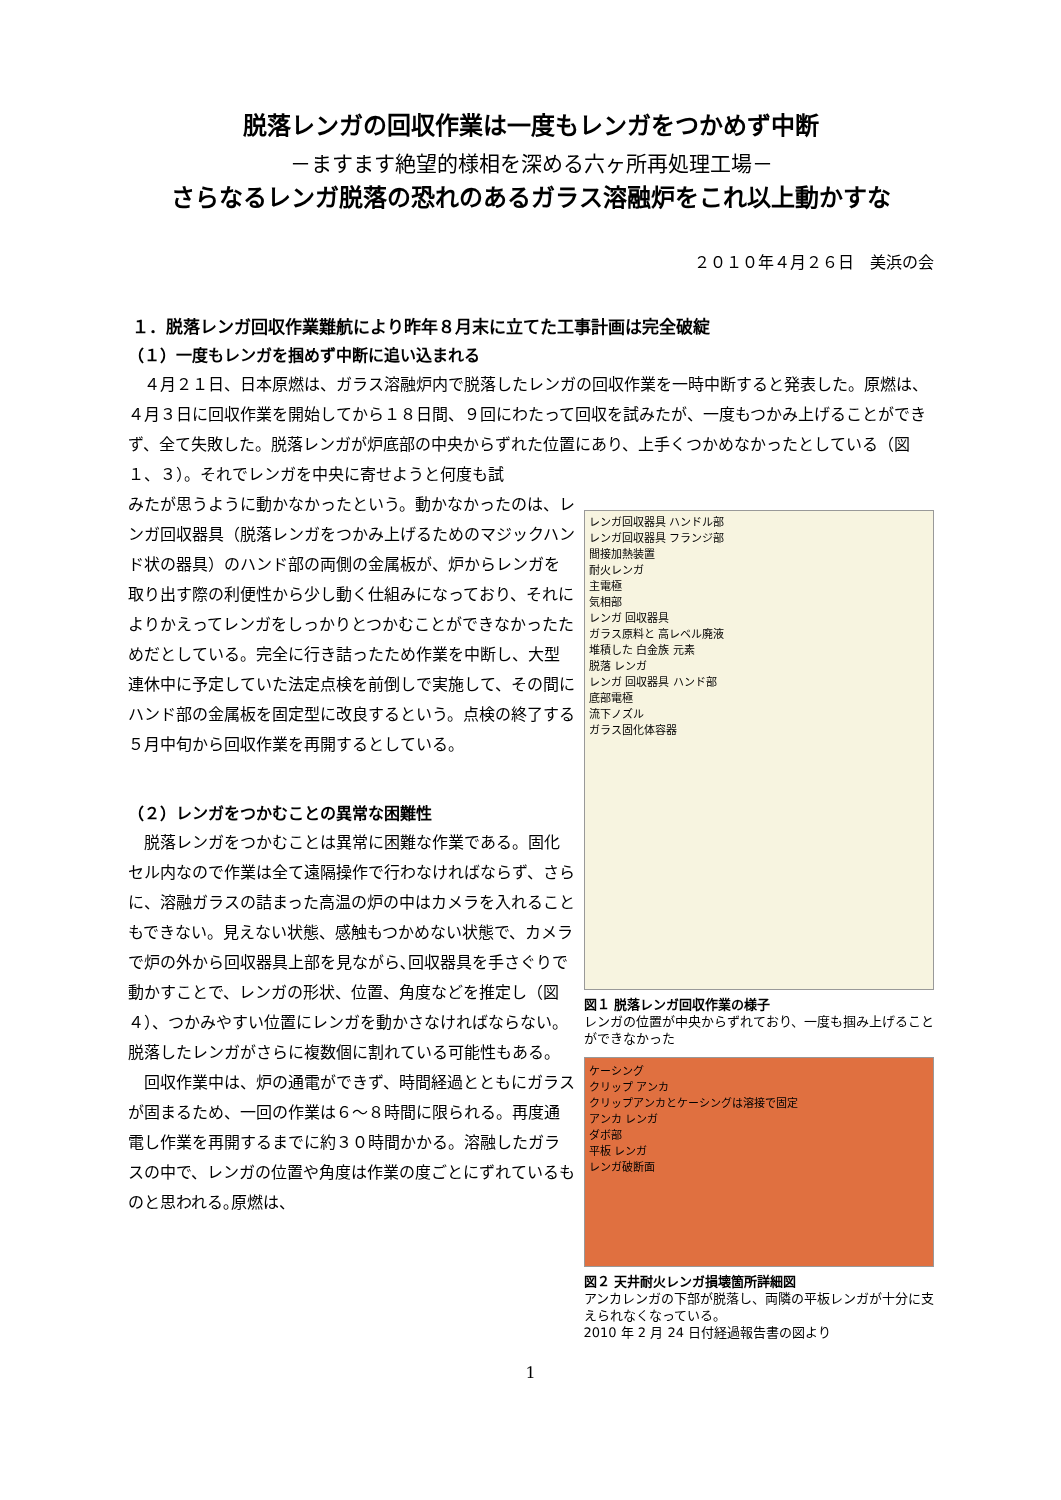脱落レンガの回収作業は一度もレンガをつかめず中断
－ますます絶望的様相を深める六ヶ所再処理工場－
さらなるレンガ脱落の恐れのあるガラス溶融炉をこれ以上動かすな
２０１０年４月２６日　美浜の会
１．脱落レンガ回収作業難航により昨年８月末に立てた工事計画は完全破綻
（１）一度もレンガを掴めず中断に追い込まれる
　４月２１日、日本原燃は、ガラス溶融炉内で脱落したレンガの回収作業を一時中断すると発表した。原燃は、４月３日に回収作業を開始してから１８日間、９回にわたって回収を試みたが、一度もつかみ上げることができず、全て失敗した。脱落レンガが炉底部の中央からずれた位置にあり、上手くつかめなかったとしている（図１、３）。それでレンガを中央に寄せようと何度も試
みたが思うように動かなかったという。動かなかったのは、レンガ回収器具（脱落レンガをつかみ上げるためのマジックハンド状の器具）のハンド部の両側の金属板が、炉からレンガを取り出す際の利便性から少し動く仕組みになっており、それによりかえってレンガをしっかりとつかむことができなかったためだとしている。完全に行き詰ったため作業を中断し、大型連休中に予定していた法定点検を前倒しで実施して、その間にハンド部の金属板を固定型に改良するという。点検の終了する５月中旬から回収作業を再開するとしている。
（２）レンガをつかむことの異常な困難性
　脱落レンガをつかむことは異常に困難な作業である。固化セル内なので作業は全て遠隔操作で行わなければならず、さらに、溶融ガラスの詰まった高温の炉の中はカメラを入れることもできない。見えない状態、感触もつかめない状態で、カメラで炉の外から回収器具上部を見ながら､回収器具を手さぐりで動かすことで、レンガの形状、位置、角度などを推定し（図４）、つかみやすい位置にレンガを動かさなければならない。脱落したレンガがさらに複数個に割れている可能性もある。
　回収作業中は、炉の通電ができず、時間経過とともにガラスが固まるため、一回の作業は６～８時間に限られる。再度通電し作業を再開するまでに約３０時間かかる。溶融したガラスの中で、レンガの位置や角度は作業の度ごとにずれているものと思われる｡原燃は、
レンガ回収器具 ハンドル部
レンガ回収器具 フランジ部
間接加熱装置
耐火レンガ
主電極
気相部
レンガ 回収器具
ガラス原料と 高レベル廃液
堆積した 白金族 元素
脱落 レンガ
レンガ 回収器具 ハンド部
底部電極
流下ノズル
ガラス固化体容器
図１ 脱落レンガ回収作業の様子
レンガの位置が中央からずれており、一度も掴み上げることができなかった
ケーシング
クリップ アンカ
クリップアンカとケーシングは溶接で固定
アンカ レンガ
ダボ部
平板 レンガ
レンガ破断面
図２ 天井耐火レンガ損壊箇所詳細図
アンカレンガの下部が脱落し、両隣の平板レンガが十分に支えられなくなっている。
2010 年 2 月 24 日付経過報告書の図より
1